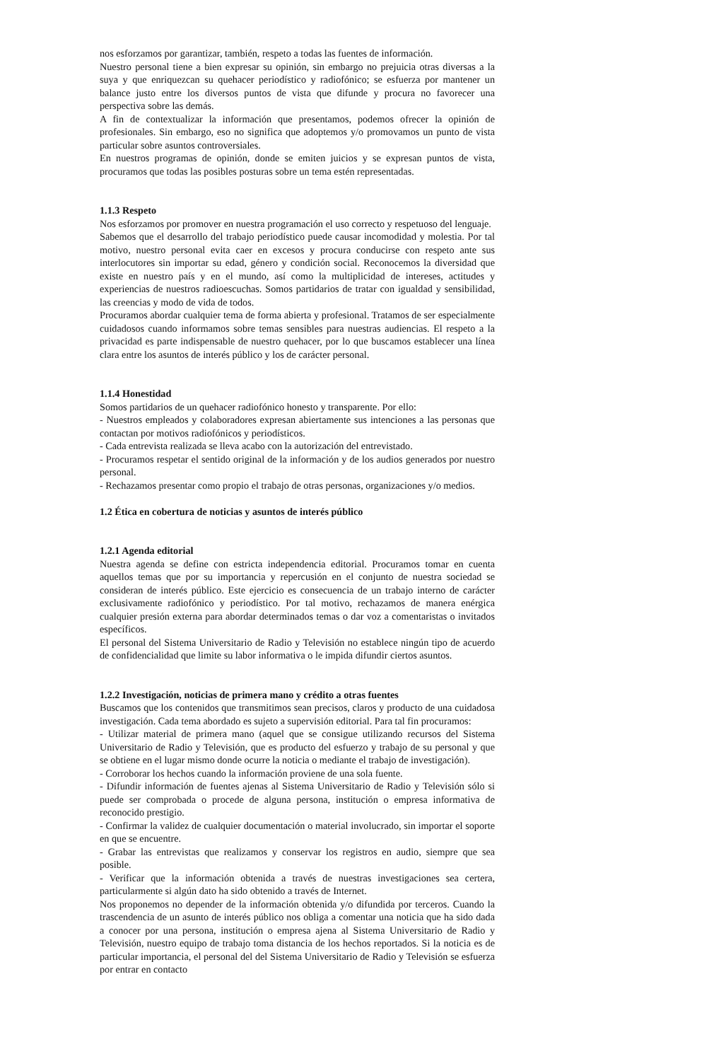nos esforzamos por garantizar, también, respeto a todas las fuentes de información.
Nuestro personal tiene a bien expresar su opinión, sin embargo no prejuicia otras diversas a la suya y que enriquezcan su quehacer periodístico y radiofónico; se esfuerza por mantener un balance justo entre los diversos puntos de vista que difunde y procura no favorecer una perspectiva sobre las demás.
A fin de contextualizar la información que presentamos, podemos ofrecer la opinión de profesionales. Sin embargo, eso no significa que adoptemos y/o promovamos un punto de vista particular sobre asuntos controversiales.
En nuestros programas de opinión, donde se emiten juicios y se expresan puntos de vista, procuramos que todas las posibles posturas sobre un tema estén representadas.
1.1.3 Respeto
Nos esforzamos por promover en nuestra programación el uso correcto y respetuoso del lenguaje.
Sabemos que el desarrollo del trabajo periodístico puede causar incomodidad y molestia. Por tal motivo, nuestro personal evita caer en excesos y procura conducirse con respeto ante sus interlocutores sin importar su edad, género y condición social. Reconocemos la diversidad que existe en nuestro país y en el mundo, así como la multiplicidad de intereses, actitudes y experiencias de nuestros radioescuchas. Somos partidarios de tratar con igualdad y sensibilidad, las creencias y modo de vida de todos.
Procuramos abordar cualquier tema de forma abierta y profesional. Tratamos de ser especialmente cuidadosos cuando informamos sobre temas sensibles para nuestras audiencias. El respeto a la privacidad es parte indispensable de nuestro quehacer, por lo que buscamos establecer una línea clara entre los asuntos de interés público y los de carácter personal.
1.1.4 Honestidad
Somos partidarios de un quehacer radiofónico honesto y transparente. Por ello:
- Nuestros empleados y colaboradores expresan abiertamente sus intenciones a las personas que contactan por motivos radiofónicos y periodísticos.
- Cada entrevista realizada se lleva acabo con la autorización del entrevistado.
- Procuramos respetar el sentido original de la información y de los audios generados por nuestro personal.
- Rechazamos presentar como propio el trabajo de otras personas, organizaciones y/o medios.
1.2 Ética en cobertura de noticias y asuntos de interés público
1.2.1 Agenda editorial
Nuestra agenda se define con estricta independencia editorial. Procuramos tomar en cuenta aquellos temas que por su importancia y repercusión en el conjunto de nuestra sociedad se consideran de interés público. Este ejercicio es consecuencia de un trabajo interno de carácter exclusivamente radiofónico y periodístico. Por tal motivo, rechazamos de manera enérgica cualquier presión externa para abordar determinados temas o dar voz a comentaristas o invitados específicos.
El personal del Sistema Universitario de Radio y Televisión no establece ningún tipo de acuerdo de confidencialidad que limite su labor informativa o le impida difundir ciertos asuntos.
1.2.2 Investigación, noticias de primera mano y crédito a otras fuentes
Buscamos que los contenidos que transmitimos sean precisos, claros y producto de una cuidadosa investigación. Cada tema abordado es sujeto a supervisión editorial. Para tal fin procuramos:
- Utilizar material de primera mano (aquel que se consigue utilizando recursos del Sistema Universitario de Radio y Televisión, que es producto del esfuerzo y trabajo de su personal y que se obtiene en el lugar mismo donde ocurre la noticia o mediante el trabajo de investigación).
- Corroborar los hechos cuando la información proviene de una sola fuente.
- Difundir información de fuentes ajenas al Sistema Universitario de Radio y Televisión sólo si puede ser comprobada o procede de alguna persona, institución o empresa informativa de reconocido prestigio.
- Confirmar la validez de cualquier documentación o material involucrado, sin importar el soporte en que se encuentre.
- Grabar las entrevistas que realizamos y conservar los registros en audio, siempre que sea posible.
- Verificar que la información obtenida a través de nuestras investigaciones sea certera, particularmente si algún dato ha sido obtenido a través de Internet.
Nos proponemos no depender de la información obtenida y/o difundida por terceros. Cuando la trascendencia de un asunto de interés público nos obliga a comentar una noticia que ha sido dada a conocer por una persona, institución o empresa ajena al Sistema Universitario de Radio y Televisión, nuestro equipo de trabajo toma distancia de los hechos reportados. Si la noticia es de particular importancia, el personal del del Sistema Universitario de Radio y Televisión se esfuerza por entrar en contacto